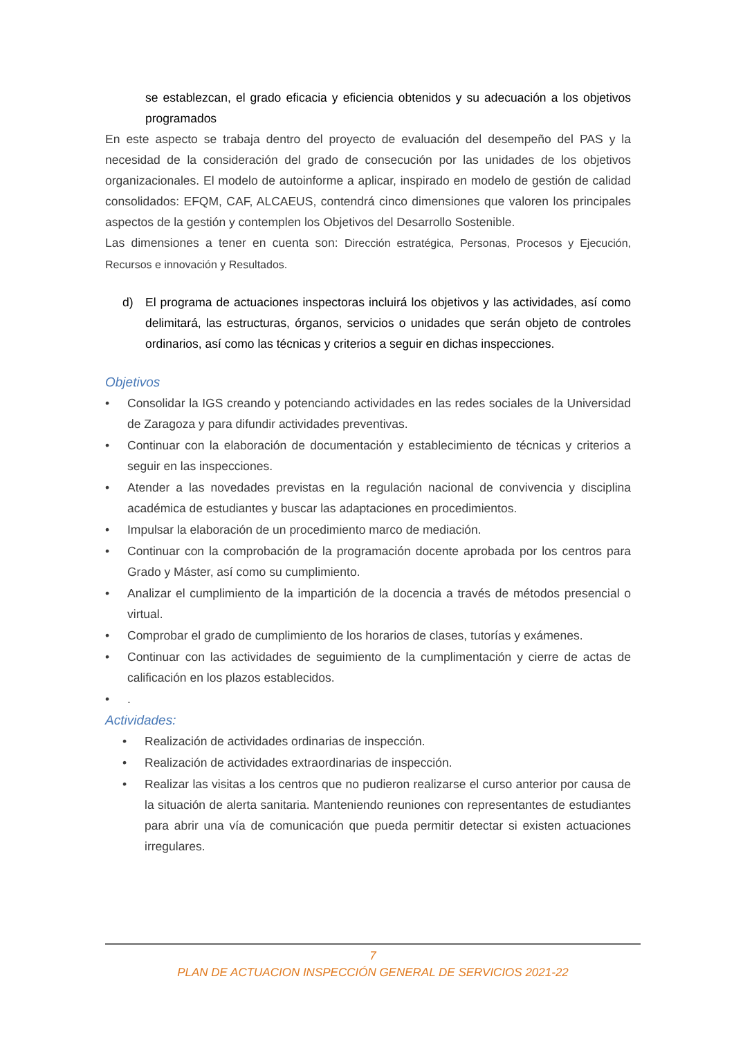se establezcan, el grado eficacia y eficiencia obtenidos y su adecuación a los objetivos programados
En este aspecto se trabaja dentro del proyecto de evaluación del desempeño del PAS y la necesidad de la consideración del grado de consecución por las unidades de los objetivos organizacionales. El modelo de autoinforme a aplicar, inspirado en modelo de gestión de calidad consolidados: EFQM, CAF, ALCAEUS, contendrá cinco dimensiones que valoren los principales aspectos de la gestión y contemplen los Objetivos del Desarrollo Sostenible.
Las dimensiones a tener en cuenta son: Dirección estratégica, Personas, Procesos y Ejecución, Recursos e innovación y Resultados.
d) El programa de actuaciones inspectoras incluirá los objetivos y las actividades, así como delimitará, las estructuras, órganos, servicios o unidades que serán objeto de controles ordinarios, así como las técnicas y criterios a seguir en dichas inspecciones.
Objetivos
• Consolidar la IGS creando y potenciando actividades en las redes sociales de la Universidad de Zaragoza y para difundir actividades preventivas.
• Continuar con la elaboración de documentación y establecimiento de técnicas y criterios a seguir en las inspecciones.
• Atender a las novedades previstas en la regulación nacional de convivencia y disciplina académica de estudiantes y buscar las adaptaciones en procedimientos.
• Impulsar la elaboración de un procedimiento marco de mediación.
• Continuar con la comprobación de la programación docente aprobada por los centros para Grado y Máster, así como su cumplimiento.
• Analizar el cumplimiento de la impartición de la docencia a través de métodos presencial o virtual.
• Comprobar el grado de cumplimiento de los horarios de clases, tutorías y exámenes.
• Continuar con las actividades de seguimiento de la cumplimentación y cierre de actas de calificación en los plazos establecidos.
•.
Actividades:
• Realización de actividades ordinarias de inspección.
• Realización de actividades extraordinarias de inspección.
• Realizar las visitas a los centros que no pudieron realizarse el curso anterior por causa de la situación de alerta sanitaria. Manteniendo reuniones con representantes de estudiantes para abrir una vía de comunicación que pueda permitir detectar si existen actuaciones irregulares.
7
PLAN DE ACTUACION INSPECCIÓN GENERAL DE SERVICIOS 2021-22